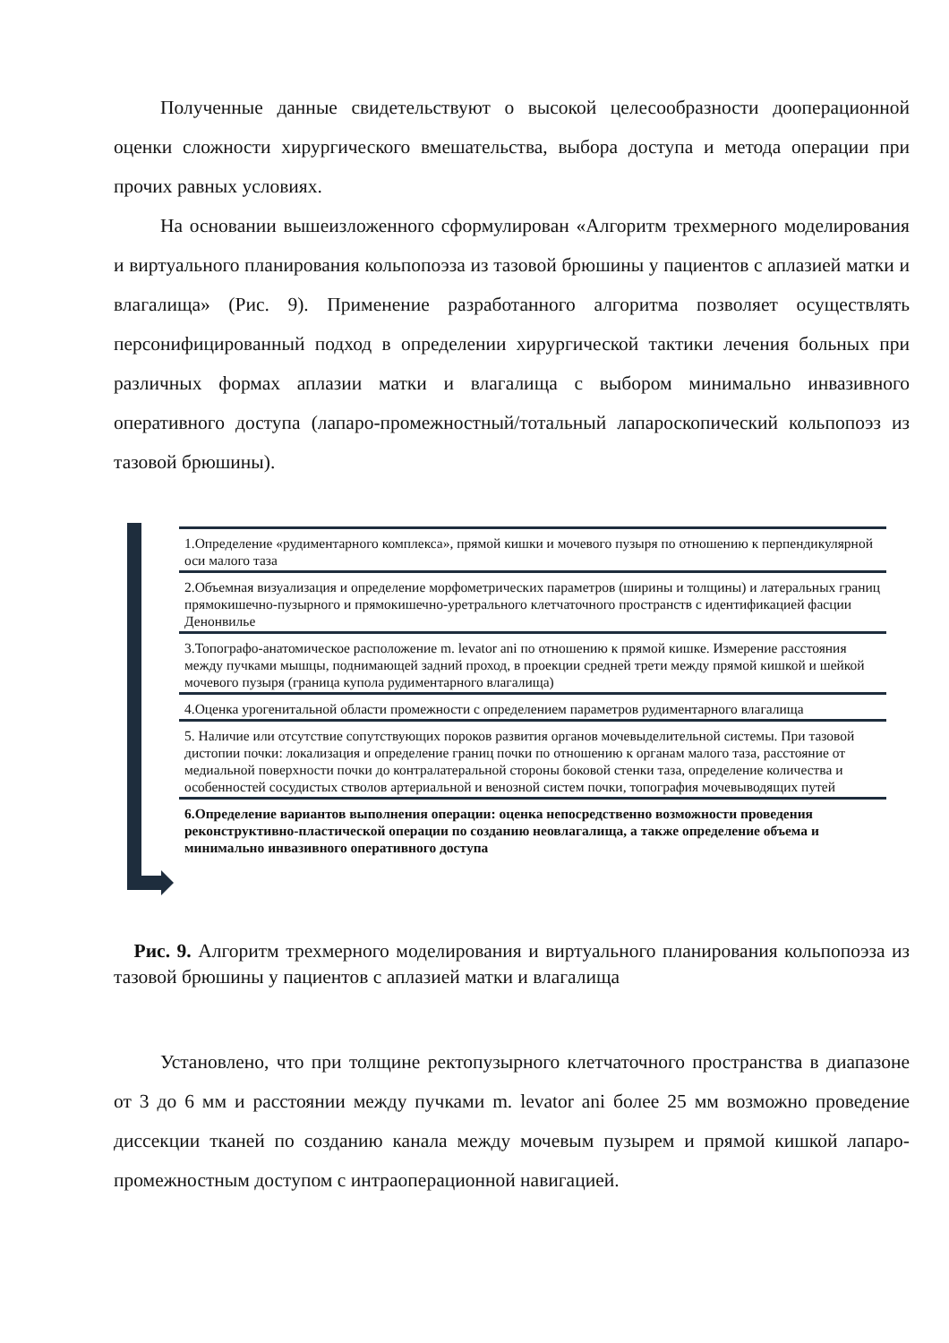Полученные данные свидетельствуют о высокой целесообразности дооперационной оценки сложности хирургического вмешательства, выбора доступа и метода операции при прочих равных условиях.
На основании вышеизложенного сформулирован «Алгоритм трехмерного моделирования и виртуального планирования кольпопоэза из тазовой брюшины у пациентов с аплазией матки и влагалища» (Рис. 9). Применение разработанного алгоритма позволяет осуществлять персонифицированный подход в определении хирургической тактики лечения больных при различных формах аплазии матки и влагалища с выбором минимально инвазивного оперативного доступа (лапаро-промежностный/тотальный лапароскопический кольпопоэз из тазовой брюшины).
1.Определение «рудиментарного комплекса», прямой кишки и мочевого пузыря по отношению к перпендикулярной оси малого таза
2.Объемная визуализация и определение морфометрических параметров (ширины и толщины) и латеральных границ прямокишечно-пузырного и прямокишечно-уретрального клетчаточного пространств с идентификацией фасции Денонвилье
3.Топографо-анатомическое расположение m. levator ani по отношению к прямой кишке. Измерение расстояния между пучками мышцы, поднимающей задний проход, в проекции средней трети между прямой кишкой и шейкой мочевого пузыря (граница купола рудиментарного влагалища)
4.Оценка урогенитальной области промежности с определением параметров рудиментарного влагалища
5. Наличие или отсутствие сопутствующих пороков развития органов мочевыделительной системы. При тазовой дистопии почки: локализация и определение границ почки по отношению к органам малого таза, расстояние от медиальной поверхности почки до контралатеральной стороны боковой стенки таза, определение количества и особенностей сосудистых стволов артериальной и венозной систем почки, топография мочевыводящих путей
6.Определение вариантов выполнения операции: оценка непосредственно возможности проведения реконструктивно-пластической операции по созданию неовлагалища, а также определение объема и минимально инвазивного оперативного доступа
Рис. 9. Алгоритм трехмерного моделирования и виртуального планирования кольпопоэза из тазовой брюшины у пациентов с аплазией матки и влагалища
Установлено, что при толщине ректопузырного клетчаточного пространства в диапазоне от 3 до 6 мм и расстоянии между пучками m. levator ani более 25 мм возможно проведение диссекции тканей по созданию канала между мочевым пузырем и прямой кишкой лапаро-промежностным доступом с интраоперационной навигацией.